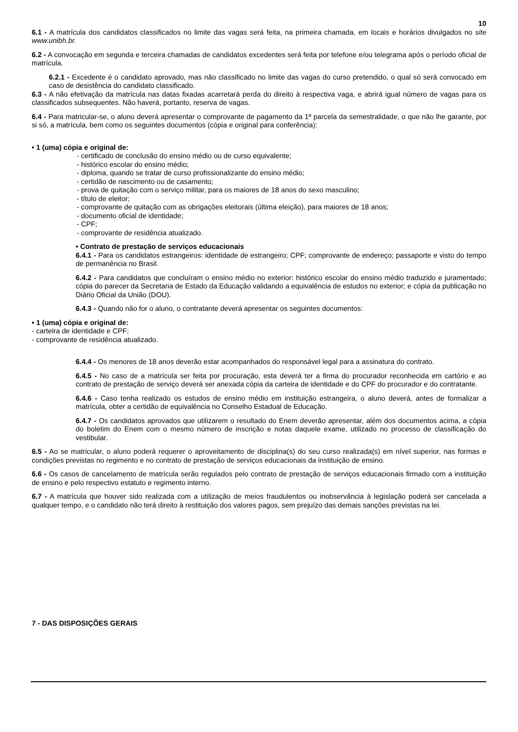10
6.1 - A matrícula dos candidatos classificados no limite das vagas será feita, na primeira chamada, em locais e horários divulgados no site www.unibh.br.
6.2 - A convocação em segunda e terceira chamadas de candidatos excedentes será feita por telefone e/ou telegrama após o período oficial de matrícula.
6.2.1 - Excedente é o candidato aprovado, mas não classificado no limite das vagas do curso pretendido, o qual só será convocado em caso de desistência do candidato classificado.
6.3 - A não efetivação da matrícula nas datas fixadas acarretará perda do direito à respectiva vaga, e abrirá igual número de vagas para os classificados subsequentes. Não haverá, portanto, reserva de vagas.
6.4 - Para matricular-se, o aluno deverá apresentar o comprovante de pagamento da 1ª parcela da semestralidade, o que não lhe garante, por si só, a matrícula, bem como os seguintes documentos (cópia e original para conferência):
• 1 (uma) cópia e original de:
- certificado de conclusão do ensino médio ou de curso equivalente;
- histórico escolar do ensino médio;
- diploma, quando se tratar de curso profissionalizante do ensino médio;
- certidão de nascimento ou de casamento;
- prova de quitação com o serviço militar, para os maiores de 18 anos do sexo masculino;
- título de eleitor;
- comprovante de quitação com as obrigações eleitorais (última eleição), para maiores de 18 anos;
- documento oficial de identidade;
- CPF;
- comprovante de residência atualizado.
• Contrato de prestação de serviços educacionais
6.4.1 - Para os candidatos estrangeiros: identidade de estrangeiro; CPF; comprovante de endereço; passaporte e visto do tempo de permanência no Brasil.
6.4.2 - Para candidatos que concluíram o ensino médio no exterior: histórico escolar do ensino médio traduzido e juramentado; cópia do parecer da Secretaria de Estado da Educação validando a equivalência de estudos no exterior; e cópia da publicação no Diário Oficial da União (DOU).
6.4.3 - Quando não for o aluno, o contratante deverá apresentar os seguintes documentos:
• 1 (uma) cópia e original de:
- carteira de identidade e CPF;
- comprovante de residência atualizado.
6.4.4 - Os menores de 18 anos deverão estar acompanhados do responsável legal para a assinatura do contrato.
6.4.5 - No caso de a matrícula ser feita por procuração, esta deverá ter a firma do procurador reconhecida em cartório e ao contrato de prestação de serviço deverá ser anexada cópia da carteira de identidade e do CPF do procurador e do contratante.
6.4.6 - Caso tenha realizado os estudos de ensino médio em instituição estrangeira, o aluno deverá, antes de formalizar a matrícula, obter a certidão de equivalência no Conselho Estadual de Educação.
6.4.7 - Os candidatos aprovados que utilizarem o resultado do Enem deverão apresentar, além dos documentos acima, a cópia do boletim do Enem com o mesmo número de inscrição e notas daquele exame, utilizado no processo de classificação do vestibular.
6.5 - Ao se matricular, o aluno poderá requerer o aproveitamento de disciplina(s) do seu curso realizada(s) em nível superior, nas formas e condições previstas no regimento e no contrato de prestação de serviços educacionais da instituição de ensino.
6.6 - Os casos de cancelamento de matrícula serão regulados pelo contrato de prestação de serviços educacionais firmado com a instituição de ensino e pelo respectivo estatuto e regimento interno.
6.7 - A matrícula que houver sido realizada com a utilização de meios fraudulentos ou inobservância à legislação poderá ser cancelada a qualquer tempo, e o candidato não terá direito à restituição dos valores pagos, sem prejuízo das demais sanções previstas na lei.
7 - DAS DISPOSIÇÕES GERAIS